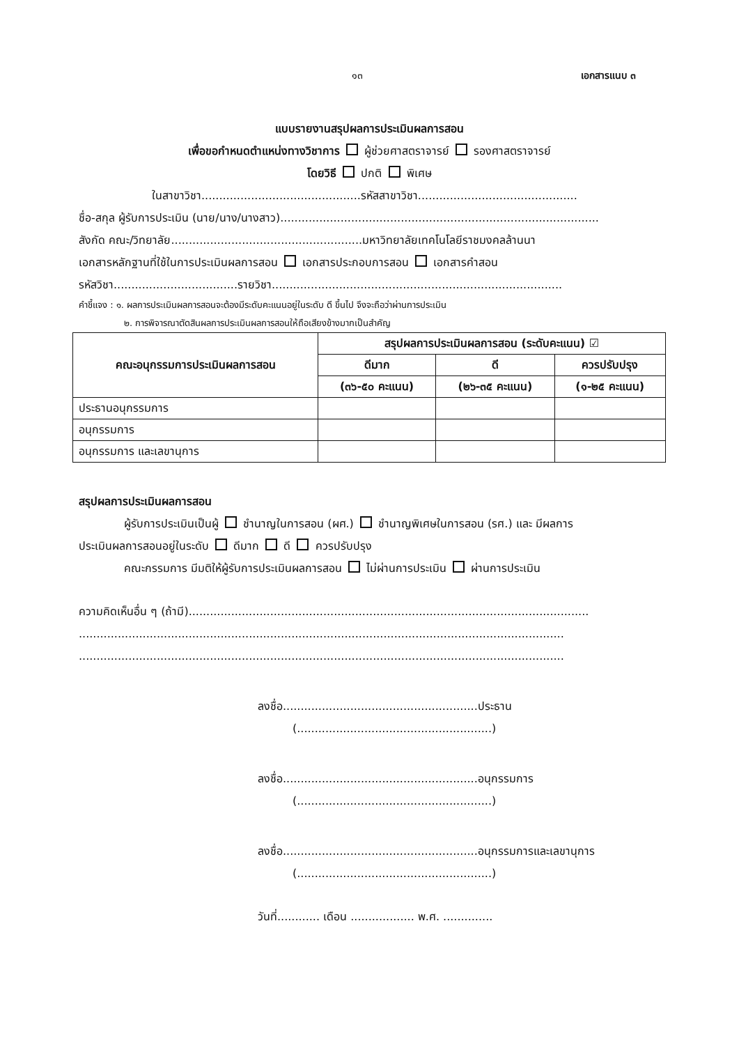๑๓ เอกสารแนบ ๓
แบบรายงานสรุปผลการประเมินผลการสอน
เพื่อขอกำหนดตำแหน่งทางวิชาการ ผู้ช่วยศาสตราจารย์ รองศาสตราจารย์
โดยวิธี ปกติ พิเศษ
ในสาขาวิชา.............................................รหัสสาขาวิชา.............................................
ชื่อ-สกุล ผู้รับการประเมิน (นาย/นาง/นางสาว)..........................................................................................
สังกัด คณะ/วิทยาลัย......................................................มหาวิทยาลัยเทคโนโลยีราชมงคลล้านนา
เอกสารหลักฐานที่ใช้ในการประเมินผลการสอน เอกสารประกอบการสอน เอกสารคำสอน
รหัสวิชา...................................รายวิชา..................................................................................
คำชี้แจง : ๑. ผลการประเมินผลการสอนจะต้องมีระดับคะแนนอยู่ในระดับ ดี ขึ้นไป จึงจะถือว่าผ่านการประเมิน
๒. การพิจารณาตัดสินผลการประเมินผลการสอนให้ถือเสียงข้างมากเป็นสำคัญ
| คณะอนุกรรมการประเมินผลการสอน | สรุปผลการประเมินผลการสอน (ระดับคะแนน) ☑ | | |
| --- | --- | --- | --- |
| | ดีมาก | ดี | ควรปรับปรุง |
| | (๓๖-๕๐ คะแนน) | (๒๖-๓๕ คะแนน) | (๑-๒๕ คะแนน) |
| ประธานอนุกรรมการ | | | |
| อนุกรรมการ | | | |
| อนุกรรมการ และเลขานุการ | | | |
สรุปผลการประเมินผลการสอน
ผู้รับการประเมินเป็นผู้ ชำนาญในการสอน (ผศ.) ชำนาญพิเศษในการสอน (รศ.) และ มีผลการ
ประเมินผลการสอนอยู่ในระดับ ดีมาก ดี ควรปรับปรุง
คณะกรรมการ มีมติให้ผู้รับการประเมินผลการสอน ไม่ผ่านการประเมิน ผ่านการประเมิน
ความคิดเห็นอื่น ๆ (ถ้ามี).................................................................................................................
.........................................................................................................................................
.........................................................................................................................................
ลงชื่อ.......................................................ประธาน
(.......................................................)
ลงชื่อ.......................................................อนุกรรมการ
(.......................................................)
ลงชื่อ.......................................................อนุกรรมการและเลขานุการ
(.......................................................)
วันที่............ เดือน .................. พ.ศ. ..............